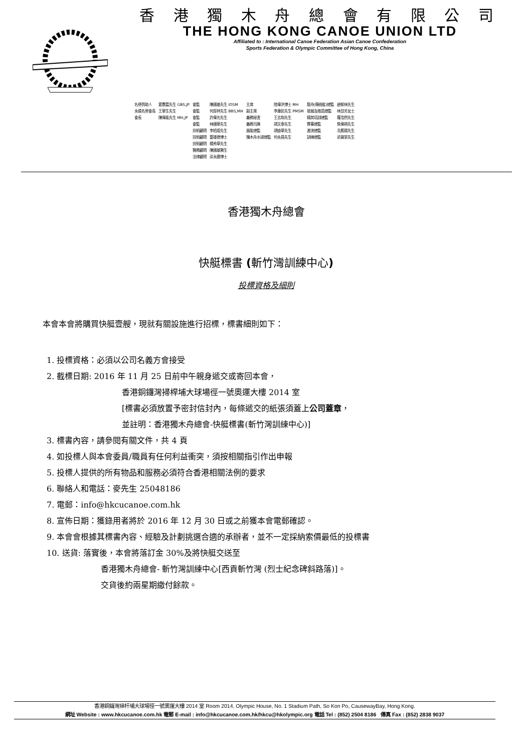香 港 獨 木 舟 總 會 有 限 公 司
THE HONG KONG CANOE UNION LTD
Affiliated to : International Canoe Federation Asian Canoe Confederation
Sports Federation & Olympic Committee of Hong Kong, China
| 名譽贊助人 | 霍震霆先生 GBS,JP | 會監 | 陳國基先生 IDSM | 主席 | 陸偉洪博士 MH | 龍舟(傳統艇)總監 | 趙郁林先生 |
| 永遠名譽會長 | 王華生先生 | 會監 | 何厚祥先生 BBS,MH | 副主席 | 李康民先生 PMSM | 發展及推廣總監 | 林慧芳女士 |
| 會長 | 陳偉能先生 MH,JP | 會監 | 許偉光先生 | 義務秘書 | 王志和先生 | 精英培訓總監 | 羅浩然先生 |
| | | 會監 | 林國華先生 | 義務司庫 | 胡文泰先生 | 賽事總監 | 焦偉祺先生 |
| | | 技術顧問 | 李栢焜先生 | 展能總監 | 胡迪華先生 | 激流總監 | 冼鷹揚先生 |
| | | 技術顧問 | 雷雄德博士 | 獨木舟水球總監 | 何永昌先生 | 訓練總監 | 梁賀棠先生 |
| | | 技術顧問 | 楊秀華先生 | | | | |
| | | 醫務顧問 | 陳國基醫生 | | | | |
| | | 法律顧問 | 梁永鏗博士 | | | | |
香港獨木舟總會
快艇標書 (斬竹灣訓練中心)
投標資格及細則
本會本會將購買快艇壹艘，現就有關設施進行招標，標書細則如下：
1. 投標資格：必須以公司名義方會接受
2. 截標日期: 2016 年 11 月 25 日前中午親身遞交或寄回本會，
香港銅鑼灣掃桿埔大球場徑一號奧運大樓 2014 室
[標書必須放置予密封信封內，每條遞交的紙張須蓋上公司蓋章，
並註明：香港獨木舟總會-快艇標書(斬竹灣訓練中心)]
3. 標書內容，請參閱有關文件，共 4 頁
4. 如投標人與本會委員/職員有任何利益衝突，須按相關指引作出申報
5. 投標人提供的所有物品和服務必須符合香港相關法例的要求
6. 聯絡人和電話：麥先生 25048186
7. 電郵：info@hkcucanoe.com.hk
8. 宣佈日期：獲錄用者將於 2016 年 12 月 30 日或之前獲本會電郵確認。
9. 本會會根據其標書內容、經驗及計劃挑選合適的承辦者，並不一定採納索價最低的投標書
10. 送貨: 落實後，本會將落訂金 30%及將快艇交送至
香港獨木舟總會- 斬竹灣訓練中心[西貢斬竹灣 (烈士紀念碑斜路落)]。
交貨後約兩星期繳付餘款。
香港銅鑼灣掃杆埔大球場徑一號奧運大樓 2014 室 Room 2014, Olympic House, No. 1 Stadium Path, So Kon Po, CausewayBay, Hong Kong.
網址 Website : www.hkcucanoe.com.hk 電郵 E-mail : info@hkcucanoe.com.hk/hkcu@hkolympic.org 電話 Tel : (852) 2504 8186 傳真 Fax : (852) 2838 9037